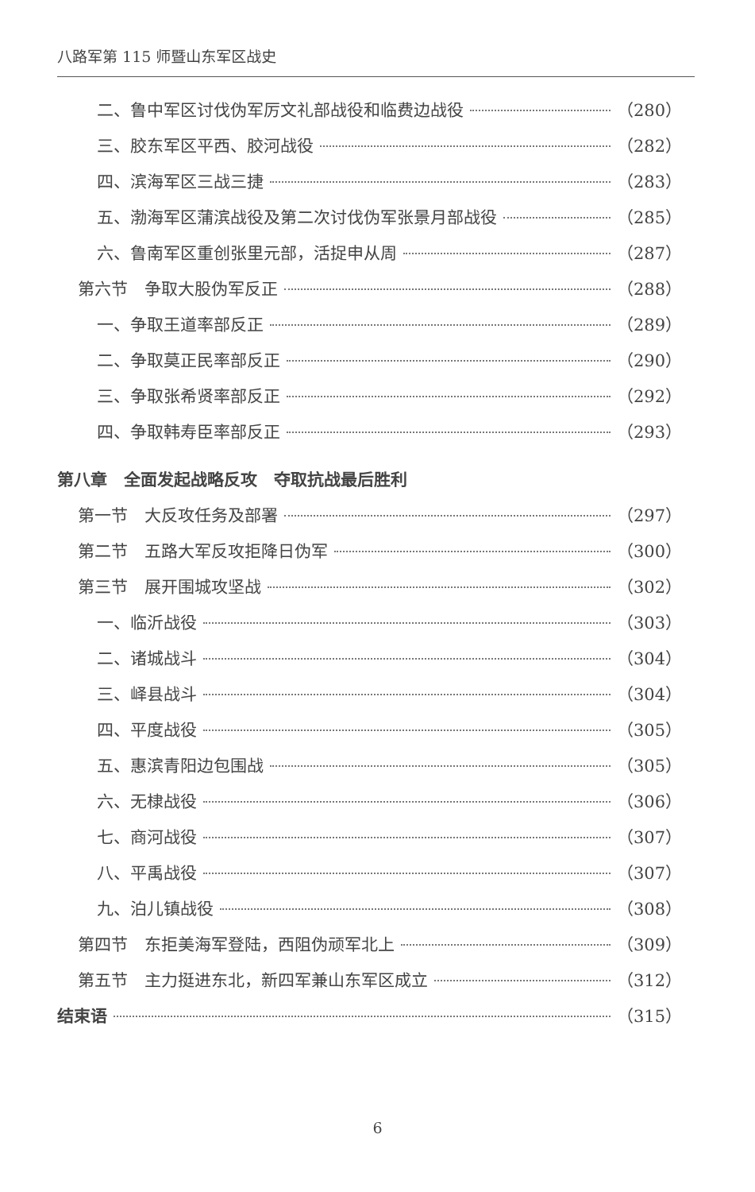八路军第 115 师暨山东军区战史
二、鲁中军区讨伐伪军厉文礼部战役和临费边战役 （280）
三、胶东军区平西、胶河战役 （282）
四、滨海军区三战三捷 （283）
五、渤海军区蒲滨战役及第二次讨伐伪军张景月部战役 （285）
六、鲁南军区重创张里元部，活捉申从周 （287）
第六节　争取大股伪军反正 （288）
一、争取王道率部反正 （289）
二、争取莫正民率部反正 （290）
三、争取张希贤率部反正 （292）
四、争取韩寿臣率部反正 （293）
第八章　全面发起战略反攻　夺取抗战最后胜利
第一节　大反攻任务及部署 （297）
第二节　五路大军反攻拒降日伪军 （300）
第三节　展开围城攻坚战 （302）
一、临沂战役 （303）
二、诸城战斗 （304）
三、峄县战斗 （304）
四、平度战役 （305）
五、惠滨青阳边包围战 （305）
六、无棣战役 （306）
七、商河战役 （307）
八、平禹战役 （307）
九、泊儿镇战役 （308）
第四节　东拒美海军登陆，西阻伪顽军北上 （309）
第五节　主力挺进东北，新四军兼山东军区成立 （312）
结束语 （315）
6